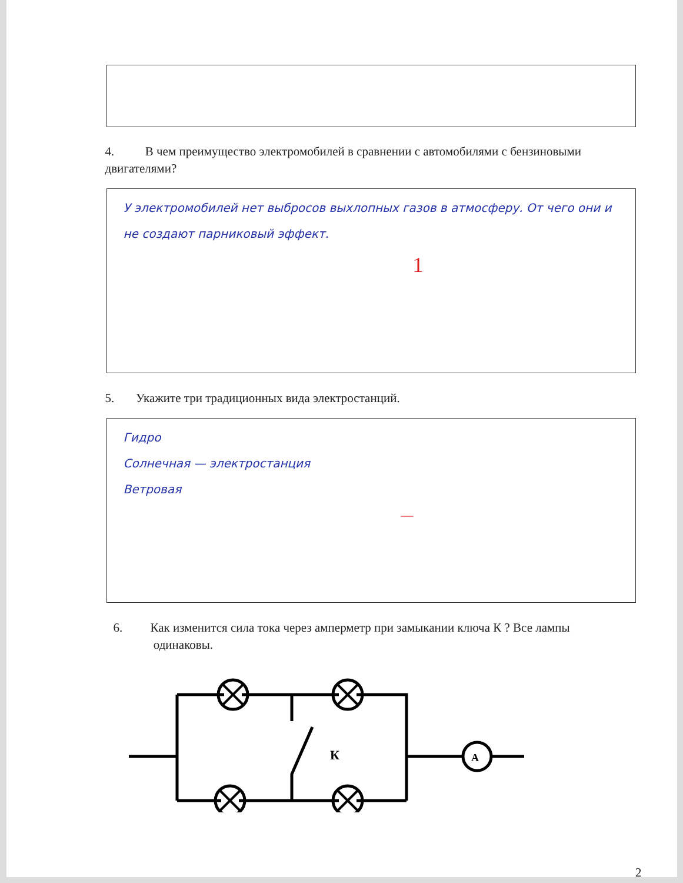4. В чем преимущество электромобилей в сравнении с автомобилями с бензиновыми двигателями?
У электромобилей нет выбросов выхлопных газов в атмосферу. От чего они и не создают парниковый эффект.
1
5. Укажите три традиционных вида электростанций.
Гидро
Солнечная — электростанция
Ветровая
—
6. Как изменится сила тока через амперметр при замыкании ключа К ? Все лампы
одинаковы.
К
A
2